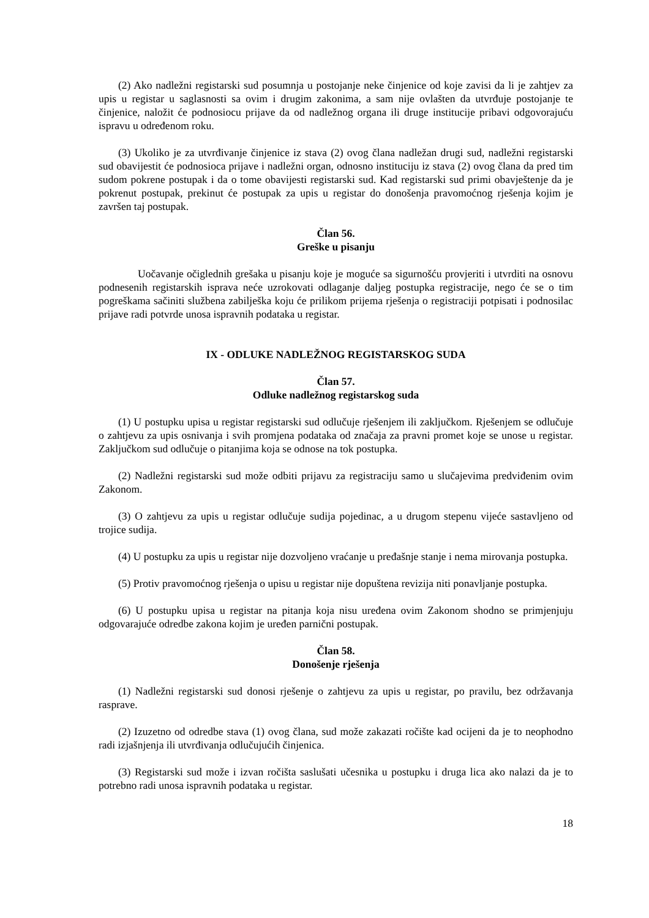(2) Ako nadležni registarski sud posumnja u postojanje neke činjenice od koje zavisi da li je zahtjev za upis u registar u saglasnosti sa ovim i drugim zakonima, a sam nije ovlašten da utvrđuje postojanje te činjenice, naložit će podnosiocu prijave da od nadležnog organa ili druge institucije pribavi odgovorajuću ispravu u određenom roku.
(3) Ukoliko je za utvrđivanje činjenice iz stava (2) ovog člana nadležan drugi sud, nadležni registarski sud obavijestit će podnosioca prijave i nadležni organ, odnosno instituciju iz stava (2) ovog člana da pred tim sudom pokrene postupak i da o tome obavijesti registarski sud. Kad registarski sud primi obavještenje da je pokrenut postupak, prekinut će postupak za upis u registar do donošenja pravomoćnog rješenja kojim je završen taj postupak.
Član 56.
Greške u pisanju
Uočavanje očiglednih grešaka u pisanju koje je moguće sa sigurnošću provjeriti i utvrditi na osnovu podnesenih registarskih isprava neće uzrokovati odlaganje daljeg postupka registracije, nego će se o tim pogreškama sačiniti službena zabilješka koju će prilikom prijema rješenja o registraciji potpisati i podnosilac prijave radi potvrde unosa ispravnih podataka u registar.
IX - ODLUKE NADLEŽNOG REGISTARSKOG SUDA
Član 57.
Odluke nadležnog registarskog suda
(1) U postupku upisa u registar registarski sud odlučuje rješenjem ili zaključkom. Rješenjem se odlučuje o zahtjevu za upis osnivanja i svih promjena podataka od značaja za pravni promet koje se unose u registar. Zaključkom sud odlučuje o pitanjima koja se odnose na tok postupka.
(2) Nadležni registarski sud može odbiti prijavu za registraciju samo u slučajevima predviđenim ovim Zakonom.
(3) O zahtjevu za upis u registar odlučuje sudija pojedinac, a u drugom stepenu vijeće sastavljeno od trojice sudija.
(4) U postupku za upis u registar nije dozvoljeno vraćanje u pređašnje stanje i nema mirovanja postupka.
(5) Protiv pravomoćnog rješenja o upisu u registar nije dopuštena revizija niti ponavljanje postupka.
(6) U postupku upisa u registar na pitanja koja nisu uređena ovim Zakonom shodno se primjenjuju odgovarajuće odredbe zakona kojim je uređen parnični postupak.
Član 58.
Donošenje rješenja
(1) Nadležni registarski sud donosi rješenje o zahtjevu za upis u registar, po pravilu, bez održavanja rasprave.
(2) Izuzetno od odredbe stava (1) ovog člana, sud može zakazati ročište kad ocijeni da je to neophodno radi izjašnjenja ili utvrđivanja odlučujućih činjenica.
(3) Registarski sud može i izvan ročišta saslušati učesnika u postupku i druga lica ako nalazi da je to potrebno radi unosa ispravnih podataka u registar.
18